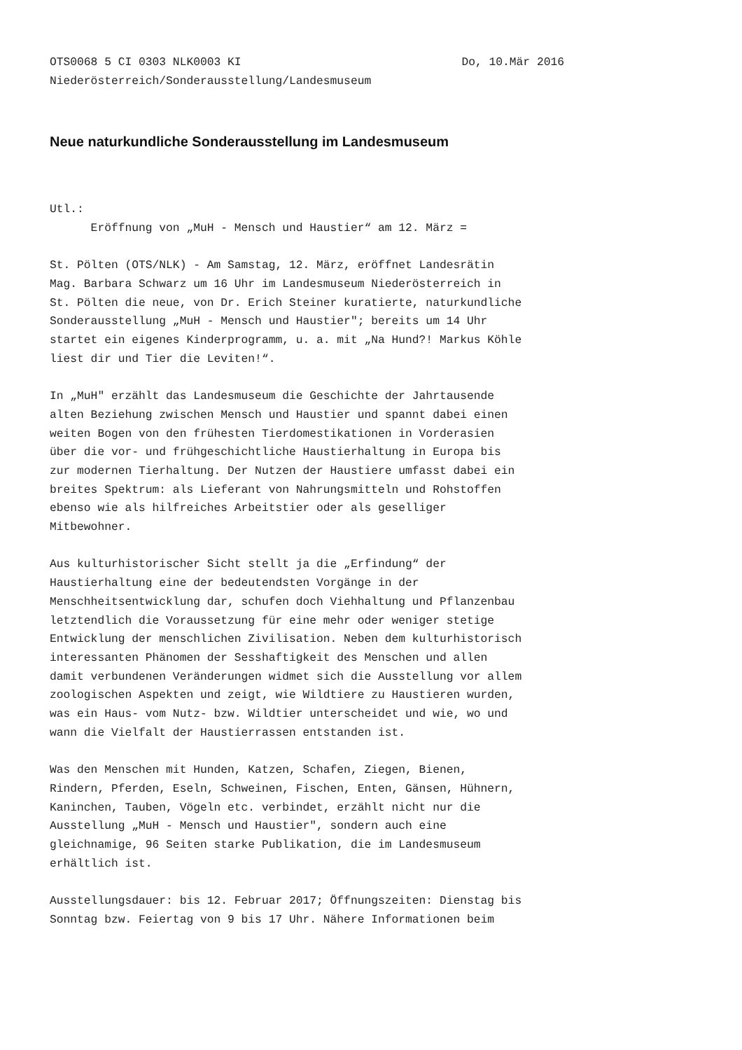OTS0068 5 CI 0303 NLK0003 KI Do, 10.Mär 2016
Niederösterreich/Sonderausstellung/Landesmuseum
Neue naturkundliche Sonderausstellung im Landesmuseum
Utl.: Eröffnung von „MuH - Mensch und Haustier“ am 12. März =
St. Pölten (OTS/NLK) - Am Samstag, 12. März, eröffnet Landesrätin Mag. Barbara Schwarz um 16 Uhr im Landesmuseum Niederösterreich in St. Pölten die neue, von Dr. Erich Steiner kuratierte, naturkundliche Sonderausstellung „MuH - Mensch und Haustier"; bereits um 14 Uhr startet ein eigenes Kinderprogramm, u. a. mit „Na Hund?! Markus Köhle liest dir und Tier die Leviten!“.
In „MuH" erzählt das Landesmuseum die Geschichte der Jahrtausende alten Beziehung zwischen Mensch und Haustier und spannt dabei einen weiten Bogen von den frühesten Tierdomestikationen in Vorderasien über die vor- und frühgeschichtliche Haustierhaltung in Europa bis zur modernen Tierhaltung. Der Nutzen der Haustiere umfasst dabei ein breites Spektrum: als Lieferant von Nahrungsmitteln und Rohstoffen ebenso wie als hilfreiches Arbeitstier oder als geselliger Mitbewohner.
Aus kulturhistorischer Sicht stellt ja die „Erfindung“ der Haustierhaltung eine der bedeutendsten Vorgänge in der Menschheitsentwicklung dar, schufen doch Viehhaltung und Pflanzenbau letztendlich die Voraussetzung für eine mehr oder weniger stetige Entwicklung der menschlichen Zivilisation. Neben dem kulturhistorisch interessanten Phänomen der Sesshaftigkeit des Menschen und allen damit verbundenen Veränderungen widmet sich die Ausstellung vor allem zoologischen Aspekten und zeigt, wie Wildtiere zu Haustieren wurden, was ein Haus- vom Nutz- bzw. Wildtier unterscheidet und wie, wo und wann die Vielfalt der Haustierrassen entstanden ist.
Was den Menschen mit Hunden, Katzen, Schafen, Ziegen, Bienen, Rindern, Pferden, Eseln, Schweinen, Fischen, Enten, Gänsen, Hühnern, Kaninchen, Tauben, Vögeln etc. verbindet, erzählt nicht nur die Ausstellung „MuH - Mensch und Haustier", sondern auch eine gleichnamige, 96 Seiten starke Publikation, die im Landesmuseum erhältlich ist.
Ausstellungsdauer: bis 12. Februar 2017; Öffnungszeiten: Dienstag bis Sonntag bzw. Feiertag von 9 bis 17 Uhr. Nähere Informationen beim